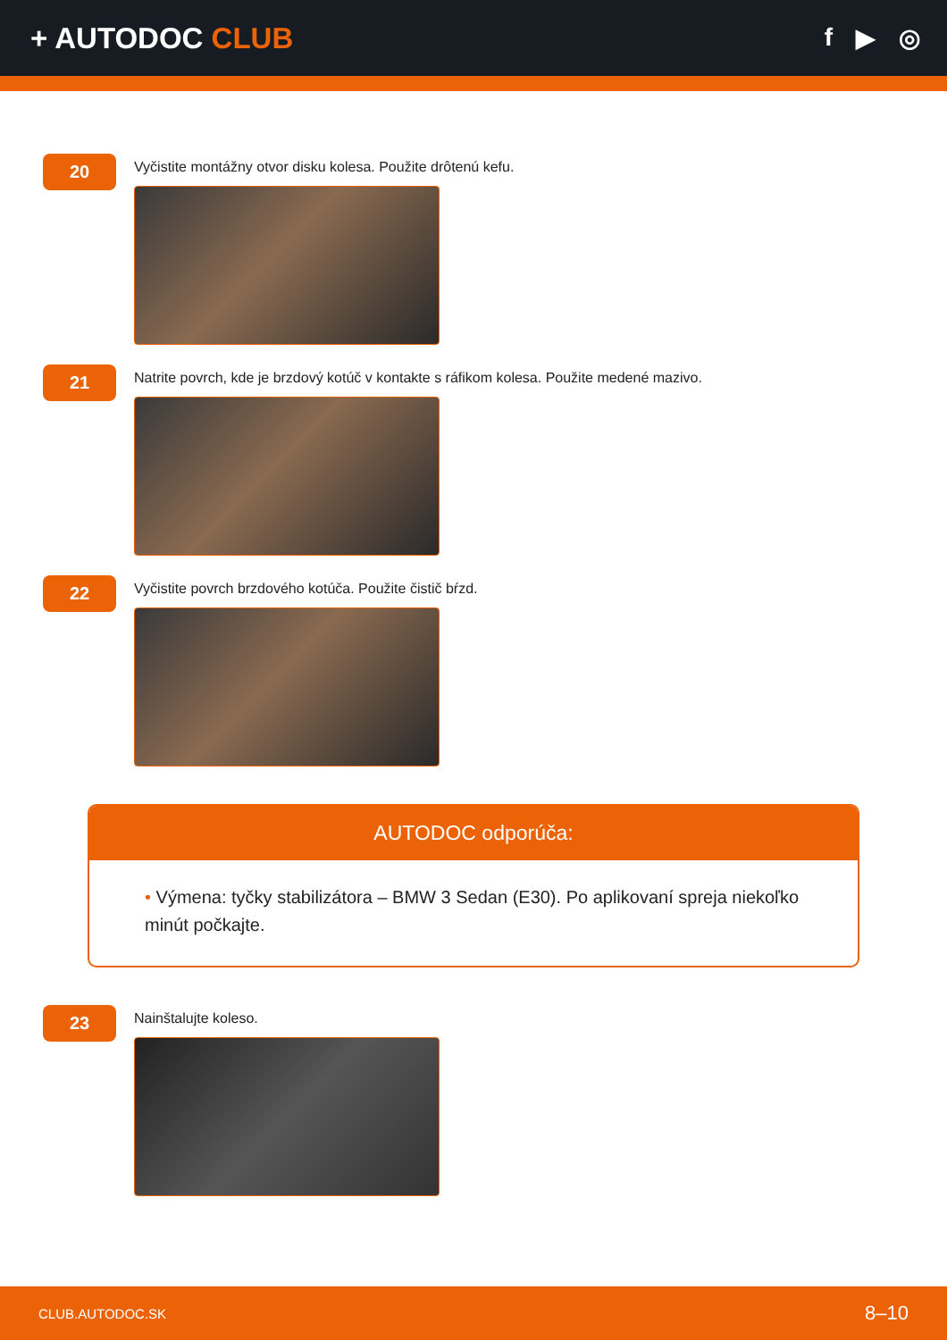+ AUTODOC CLUB
f ▶ ◎
20
Vyčistite montážny otvor disku kolesa. Použite drôtenú kefu.
21
Natrite povrch, kde je brzdový kotúč v kontakte s ráfikom kolesa. Použite medené mazivo.
22
Vyčistite povrch brzdového kotúča. Použite čistič bŕzd.
AUTODOC odporúča:
• Výmena: tyčky stabilizátora – BMW 3 Sedan (E30). Po aplikovaní spreja niekoľko minút počkajte.
23
Nainštalujte koleso.
CLUB.AUTODOC.SK 8–10